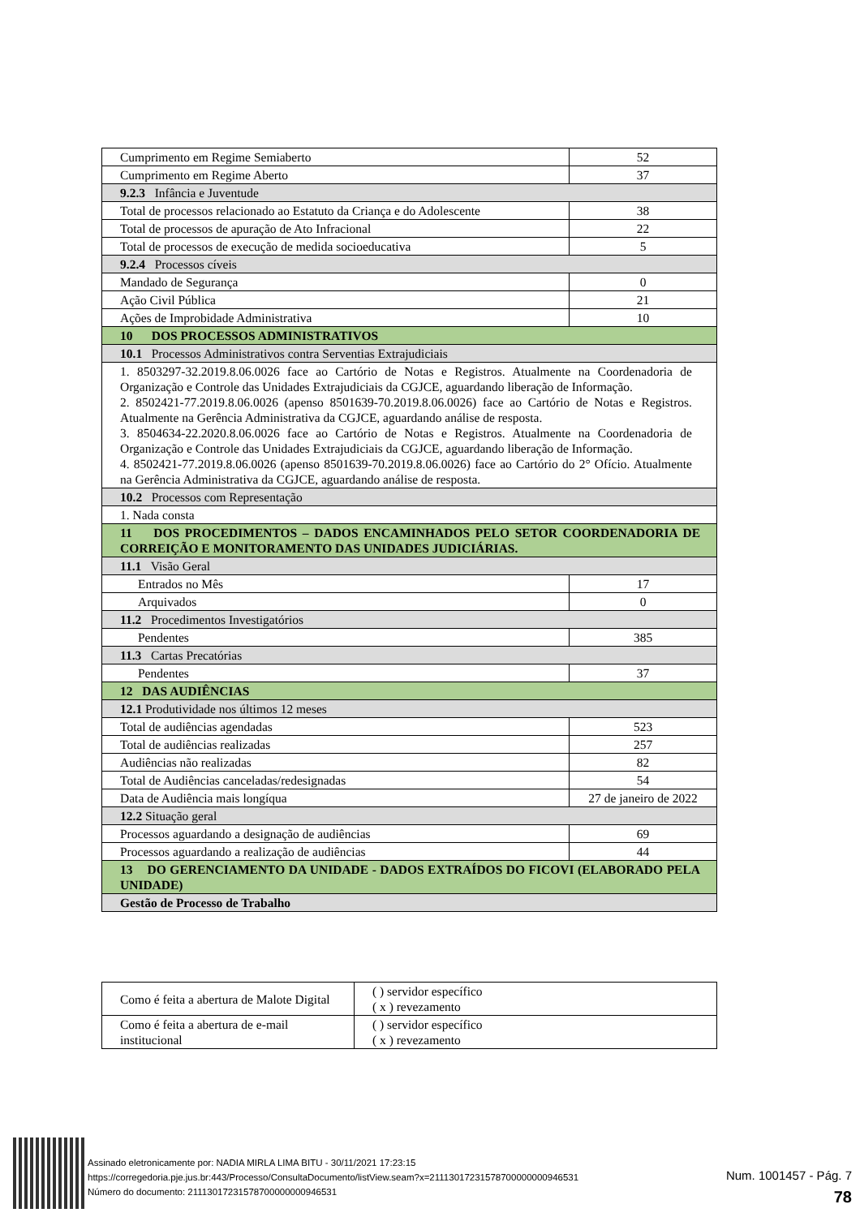| Cumprimento em Regime Semiaberto | 52 |
| Cumprimento em Regime Aberto | 37 |
| 9.2.3 Infância e Juventude | |
| Total de processos relacionado ao Estatuto da Criança e do Adolescente | 38 |
| Total de processos de apuração de Ato Infracional | 22 |
| Total de processos de execução de medida socioeducativa | 5 |
| 9.2.4 Processos cíveis | |
| Mandado de Segurança | 0 |
| Ação Civil Pública | 21 |
| Ações de Improbidade Administrativa | 10 |
| 10 DOS PROCESSOS ADMINISTRATIVOS | |
| 10.1 Processos Administrativos contra Serventias Extrajudiciais | |
| 1. 8503297-32.2019.8.06.0026 face ao Cartório de Notas e Registros. Atualmente na Coordenadoria de Organização e Controle das Unidades Extrajudiciais da CGJCE, aguardando liberação de Informação. 2. 8502421-77.2019.8.06.0026 (apenso 8501639-70.2019.8.06.0026) face ao Cartório de Notas e Registros. Atualmente na Gerência Administrativa da CGJCE, aguardando análise de resposta. 3. 8504634-22.2020.8.06.0026 face ao Cartório de Notas e Registros. Atualmente na Coordenadoria de Organização e Controle das Unidades Extrajudiciais da CGJCE, aguardando liberação de Informação. 4. 8502421-77.2019.8.06.0026 (apenso 8501639-70.2019.8.06.0026) face ao Cartório do 2° Ofício. Atualmente na Gerência Administrativa da CGJCE, aguardando análise de resposta. | |
| 10.2 Processos com Representação | |
| 1. Nada consta | |
| 11 DOS PROCEDIMENTOS – DADOS ENCAMINHADOS PELO SETOR COORDENADORIA DE CORREIÇÃO E MONITORAMENTO DAS UNIDADES JUDICIÁRIAS. | |
| 11.1 Visão Geral | |
| Entrados no Mês | 17 |
| Arquivados | 0 |
| 11.2 Procedimentos Investigatórios | |
| Pendentes | 385 |
| 11.3 Cartas Precatórias | |
| Pendentes | 37 |
| 12 DAS AUDIÊNCIAS | |
| 12.1 Produtividade nos últimos 12 meses | |
| Total de audiências agendadas | 523 |
| Total de audiências realizadas | 257 |
| Audiências não realizadas | 82 |
| Total de Audiências canceladas/redesignadas | 54 |
| Data de Audiência mais longíqua | 27 de janeiro de 2022 |
| 12.2 Situação geral | |
| Processos aguardando a designação de audiências | 69 |
| Processos aguardando a realização de audiências | 44 |
| 13 DO GERENCIAMENTO DA UNIDADE - DADOS EXTRAÍDOS DO FICOVI (ELABORADO PELA UNIDADE) | |
| Gestão de Processo de Trabalho | |
| Como é feita a abertura de Malote Digital | ( ) servidor específico ( x ) revezamento |
| Como é feita a abertura de e-mail institucional | ( ) servidor específico ( x ) revezamento |
Assinado eletronicamente por: NADIA MIRLA LIMA BITU - 30/11/2021 17:23:15
https://corregedoria.pje.jus.br:443/Processo/ConsultaDocumento/listView.seam?x=21113017231578700000000946531
Número do documento: 21113017231578700000000946531
Num. 1001457 - Pág. 7
78